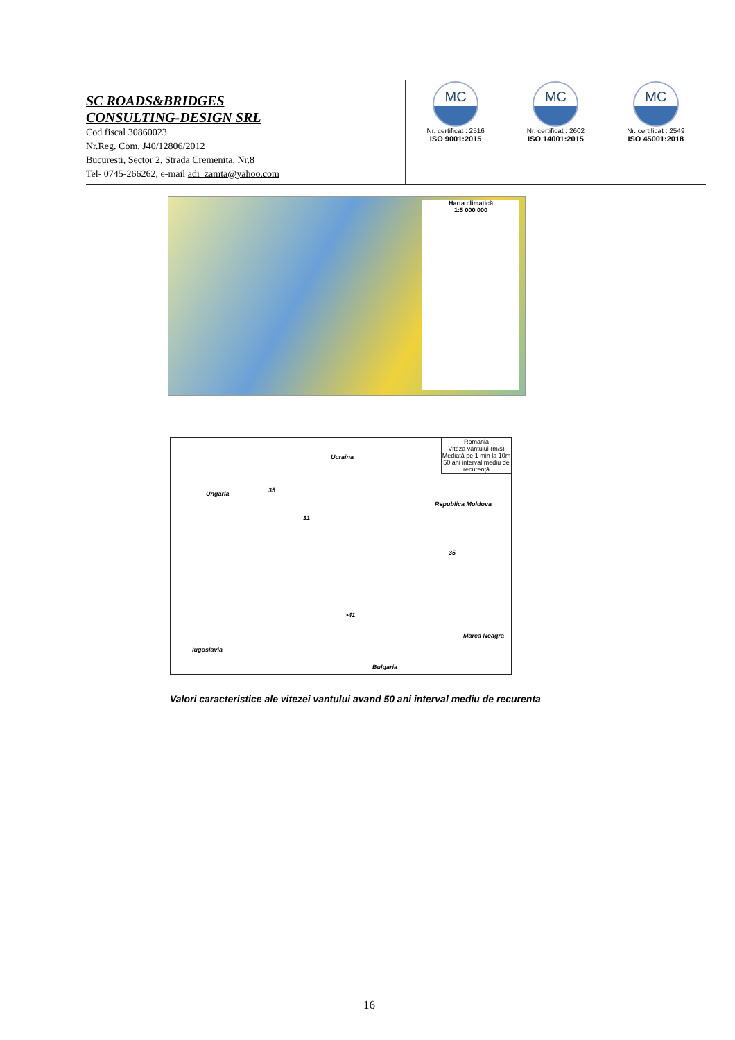SC ROADS&BRIDGES
CONSULTING-DESIGN SRL
Cod fiscal 30860023
Nr.Reg. Com. J40/12806/2012
Bucuresti, Sector 2, Strada Cremenita, Nr.8
Tel- 0745-266262, e-mail adi_zamta@yahoo.com
MC
Nr. certificat : 2516
ISO 9001:2015
MC
Nr. certificat : 2602
ISO 14001:2015
MC
Nr. certificat : 2549
ISO 45001:2018
Harta climatică
1:5 000 000
Romania
Viteza vântului (m/s)
Mediată pe 1 min la 10m
50 ani interval mediu de recurență
Ucraina
Ungaria
Republica Moldova
Iugoslavia
Bulgaria
Marea Neagra
35
31
>41
35
Valori caracteristice ale vitezei vantului avand 50 ani interval mediu de recurenta
16